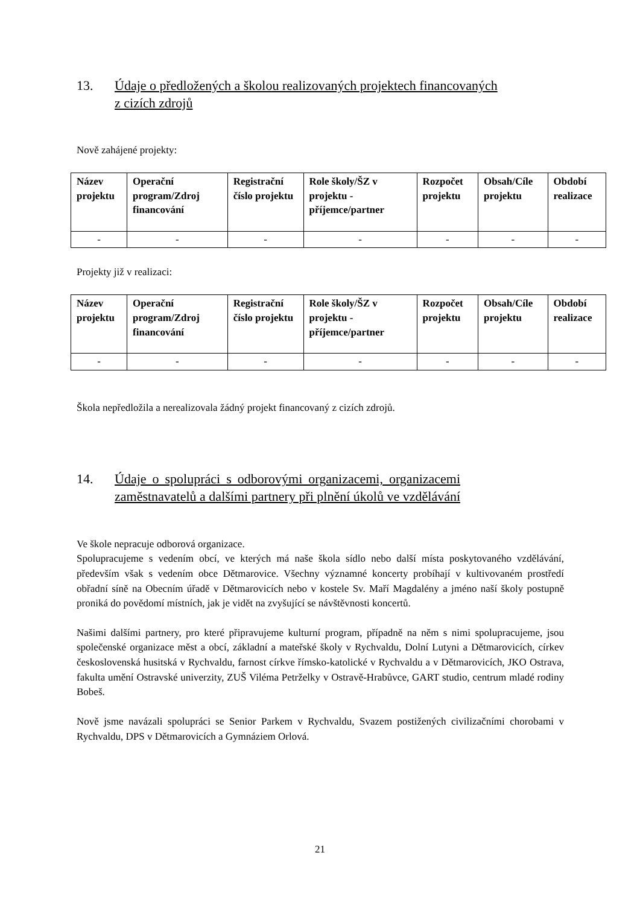13. Údaje o předložených a školou realizovaných projektech financovaných
z cizích zdrojů
Nově zahájené projekty:
| Název projektu | Operační program/Zdroj financování | Registrační číslo projektu | Role školy/ŠZ v projektu - příjemce/partner | Rozpočet projektu | Obsah/Cíle projektu | Období realizace |
| --- | --- | --- | --- | --- | --- | --- |
| - | - | - | - | - | - | - |
Projekty již v realizaci:
| Název projektu | Operační program/Zdroj financování | Registrační číslo projektu | Role školy/ŠZ v projektu - příjemce/partner | Rozpočet projektu | Obsah/Cíle projektu | Období realizace |
| --- | --- | --- | --- | --- | --- | --- |
| - | - | - | - | - | - | - |
Škola nepředložila a nerealizovala žádný projekt financovaný z cizích zdrojů.
14. Údaje o spolupráci s odborovými organizacemi, organizacemi
zaměstnavatelů a dalšími partnery při plnění úkolů ve vzdělávání
Ve škole nepracuje odborová organizace.
Spolupracujeme s vedením obcí, ve kterých má naše škola sídlo nebo další místa poskytovaného vzdělávání, především však s vedením obce Dětmarovice. Všechny významné koncerty probíhají v kultivovaném prostředí obřadní síně na Obecním úřadě v Dětmarovicích nebo v kostele Sv. Maří Magdalény a jméno naší školy postupně proniká do povědomí místních, jak je vidět na zvyšující se návštěvnosti koncertů.
Našimi dalšími partnery, pro které připravujeme kulturní program, případně na něm s nimi spolupracujeme, jsou společenské organizace měst a obcí, základní a mateřské školy v Rychvaldu, Dolní Lutyni a Dětmarovicích, církev československá husitská v Rychvaldu, farnost církve římsko-katolické v Rychvaldu a v Dětmarovicích, JKO Ostrava, fakulta umění Ostravské univerzity, ZUŠ Viléma Petrželky v Ostravě-Hrabůvce, GART studio, centrum mladé rodiny Bobeš.
Nově jsme navázali spolupráci se Senior Parkem v Rychvaldu, Svazem postižených civilizačními chorobami v Rychvaldu, DPS v Dětmarovicích a Gymnáziem Orlová.
21